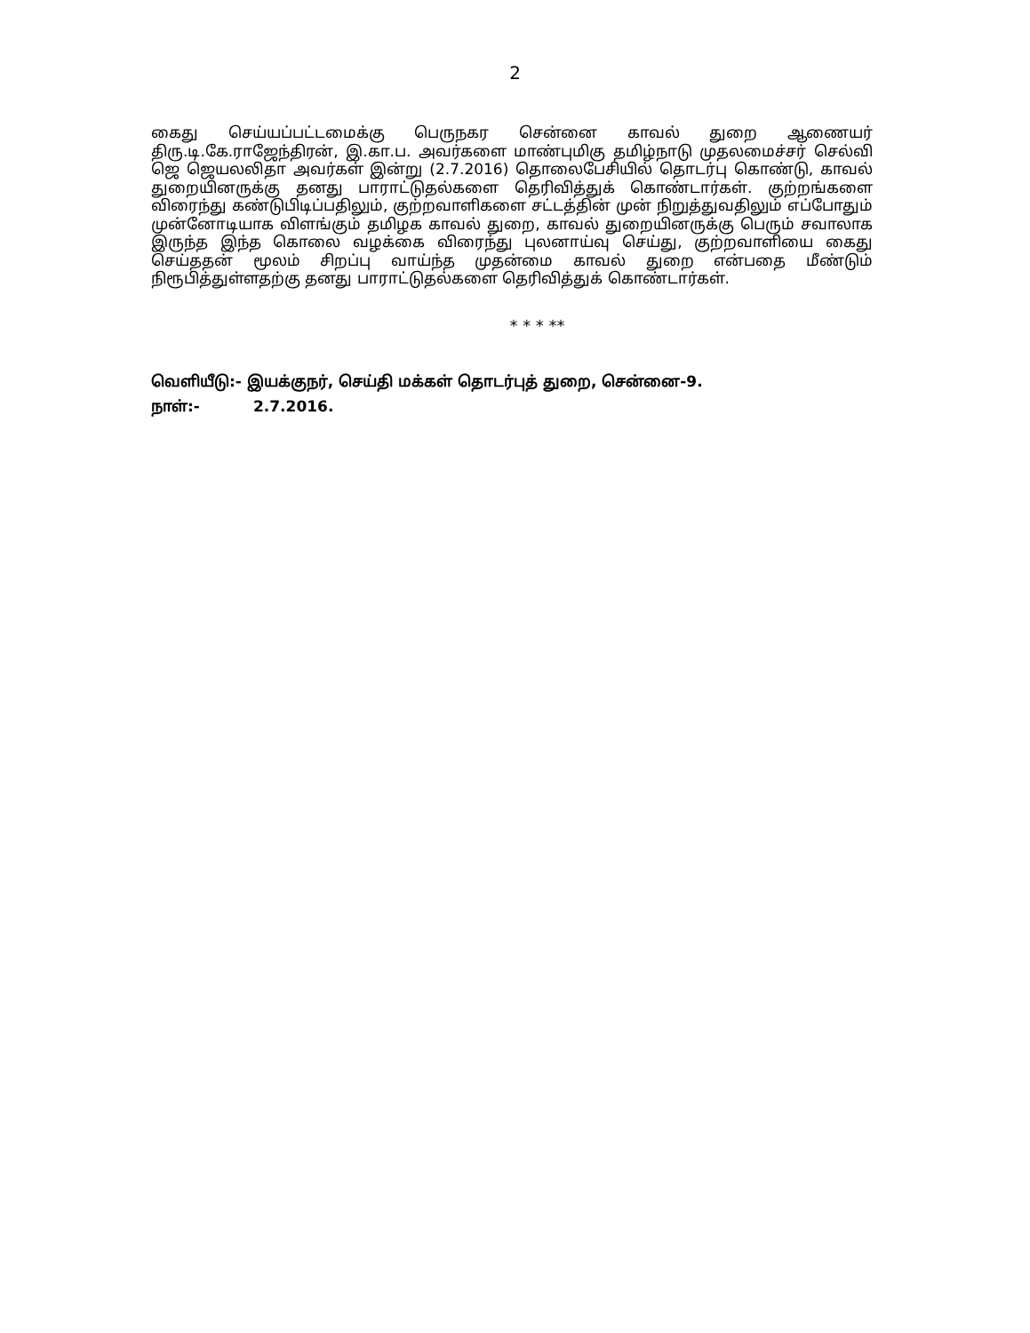2
கைது செய்யப்பட்டமைக்கு பெருநகர சென்னை காவல் துறை ஆணையர் திரு.டி.கே.ராஜேந்திரன், இ.கா.ப. அவர்களை மாண்புமிகு தமிழ்நாடு முதலமைச்சர் செல்வி ஜெ ஜெயலலிதா அவர்கள் இன்று (2.7.2016) தொலைபேசியில் தொடர்பு கொண்டு, காவல் துறையினருக்கு தனது பாராட்டுதல்களை தெரிவித்துக் கொண்டார்கள். குற்றங்களை விரைந்து கண்டுபிடிப்பதிலும், குற்றவாளிகளை சட்டத்தின் முன் நிறுத்துவதிலும் எப்போதும் முன்னோடியாக விளங்கும் தமிழக காவல் துறை, காவல் துறையினருக்கு பெரும் சவாலாக இருந்த இந்த கொலை வழக்கை விரைந்து புலனாய்வு செய்து, குற்றவாளியை கைது செய்ததன் மூலம் சிறப்பு வாய்ந்த முதன்மை காவல் துறை என்பதை மீண்டும் நிரூபித்துள்ளதற்கு தனது பாராட்டுதல்களை தெரிவித்துக் கொண்டார்கள்.
* * * **
வெளியீடு:- இயக்குநர், செய்தி மக்கள் தொடர்புத் துறை, சென்னை-9.
நாள்:- 2.7.2016.